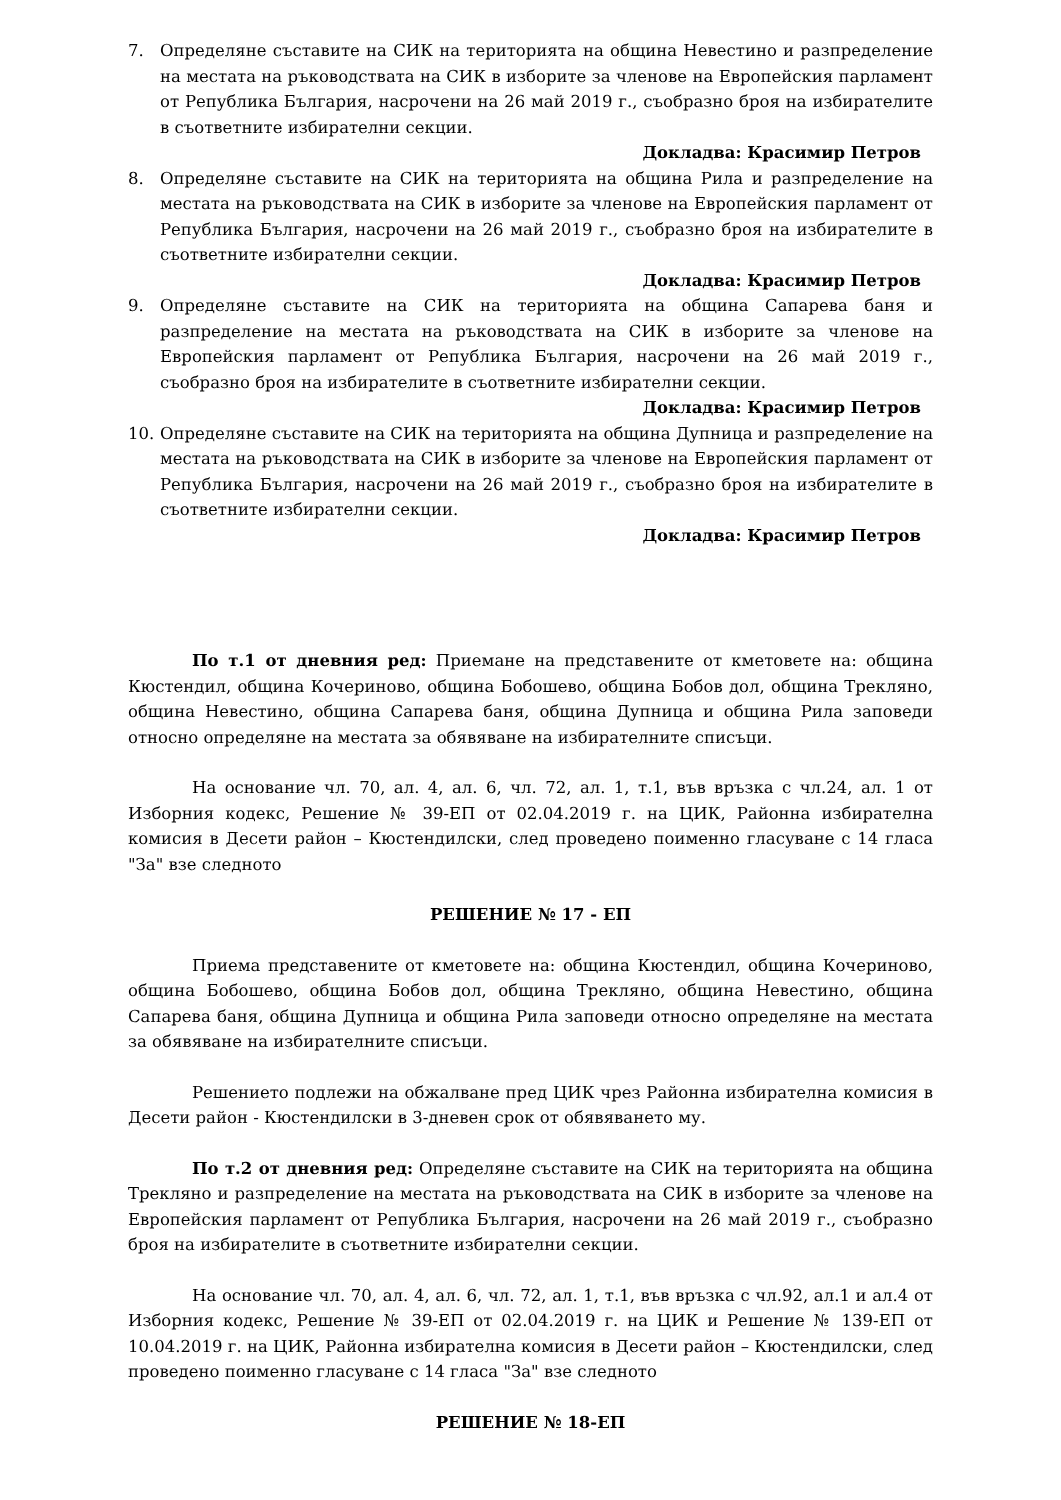7. Определяне съставите на СИК на територията на община Невестино и разпределение на местата на ръководствата на СИК в изборите за членове на Европейския парламент от Република България, насрочени на 26 май 2019 г., съобразно броя на избирателите в съответните избирателни секции.
Докладва: Красимир Петров
8. Определяне съставите на СИК на територията на община Рила и разпределение на местата на ръководствата на СИК в изборите за членове на Европейския парламент от Република България, насрочени на 26 май 2019 г., съобразно броя на избирателите в съответните избирателни секции.
Докладва: Красимир Петров
9. Определяне съставите на СИК на територията на община Сапарева баня и разпределение на местата на ръководствата на СИК в изборите за членове на Европейския парламент от Република България, насрочени на 26 май 2019 г., съобразно броя на избирателите в съответните избирателни секции.
Докладва: Красимир Петров
10. Определяне съставите на СИК на територията на община Дупница и разпределение на местата на ръководствата на СИК в изборите за членове на Европейския парламент от Република България, насрочени на 26 май 2019 г., съобразно броя на избирателите в съответните избирателни секции.
Докладва: Красимир Петров
По т.1 от дневния ред: Приемане на представените от кметовете на: община Кюстендил, община Кочериново, община Бобошево, община Бобов дол, община Трекляно, община Невестино, община Сапарева баня, община Дупница и община Рила заповеди относно определяне на местата за обявяване на избирателните списъци.
На основание чл. 70, ал. 4, ал. 6, чл. 72, ал. 1, т.1, във връзка с чл.24, ал. 1 от Изборния кодекс, Решение № 39-ЕП от 02.04.2019 г. на ЦИК, Районна избирателна комисия в Десети район – Кюстендилски, след проведено поименно гласуване с 14 гласа "За" взе следното
РЕШЕНИЕ № 17 - ЕП
Приема представените от кметовете на: община Кюстендил, община Кочериново, община Бобошево, община Бобов дол, община Трекляно, община Невестино, община Сапарева баня, община Дупница и община Рила заповеди относно определяне на местата за обявяване на избирателните списъци.
Решението подлежи на обжалване пред ЦИК чрез Районна избирателна комисия в Десети район - Кюстендилски в 3-дневен срок от обявяването му.
По т.2 от дневния ред: Определяне съставите на СИК на територията на община Трекляно и разпределение на местата на ръководствата на СИК в изборите за членове на Европейския парламент от Република България, насрочени на 26 май 2019 г., съобразно броя на избирателите в съответните избирателни секции.
На основание чл. 70, ал. 4, ал. 6, чл. 72, ал. 1, т.1, във връзка с чл.92, ал.1 и ал.4 от Изборния кодекс, Решение № 39-ЕП от 02.04.2019 г. на ЦИК и Решение № 139-ЕП от 10.04.2019 г. на ЦИК, Районна избирателна комисия в Десети район – Кюстендилски, след проведено поименно гласуване с 14 гласа "За" взе следното
РЕШЕНИЕ № 18-ЕП